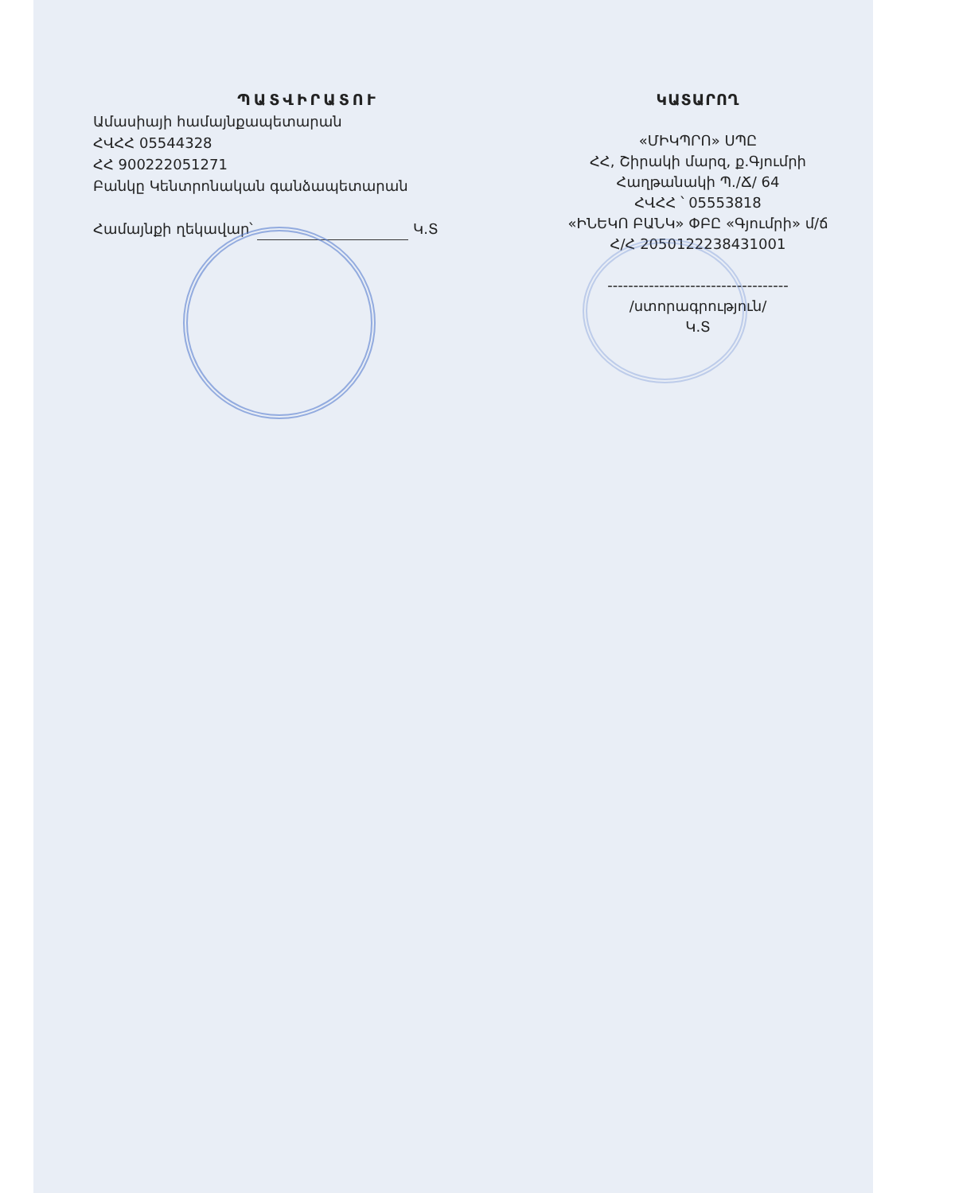ՊԱՏՎԻՐԱՏՈՒ
Ամասիայի համայնքապետարան
ՀՎՀՀ 05544328
ՀՀ 900222051271
Բանկը Կենտրոնական գանձապետարան
Համայնքի ղեկավար՝ Կ.Տ
ԿԱՏԱՐՈՂ
«ՄԻԿՊՐՈ» ՍՊԸ
ՀՀ, Շիրակի մարզ, ք.Գյումրի
Հաղթանակի Պ./Ճ/ 64
ՀՎՀՀ ՝ 05553818
«ԻՆԵԿՈ ԲԱՆԿ» ՓԲԸ «Գյումրի» մ/ճ
Հ/Հ 2050122238431001
-----------------------------------
/ստորագրություն/
Կ.Տ